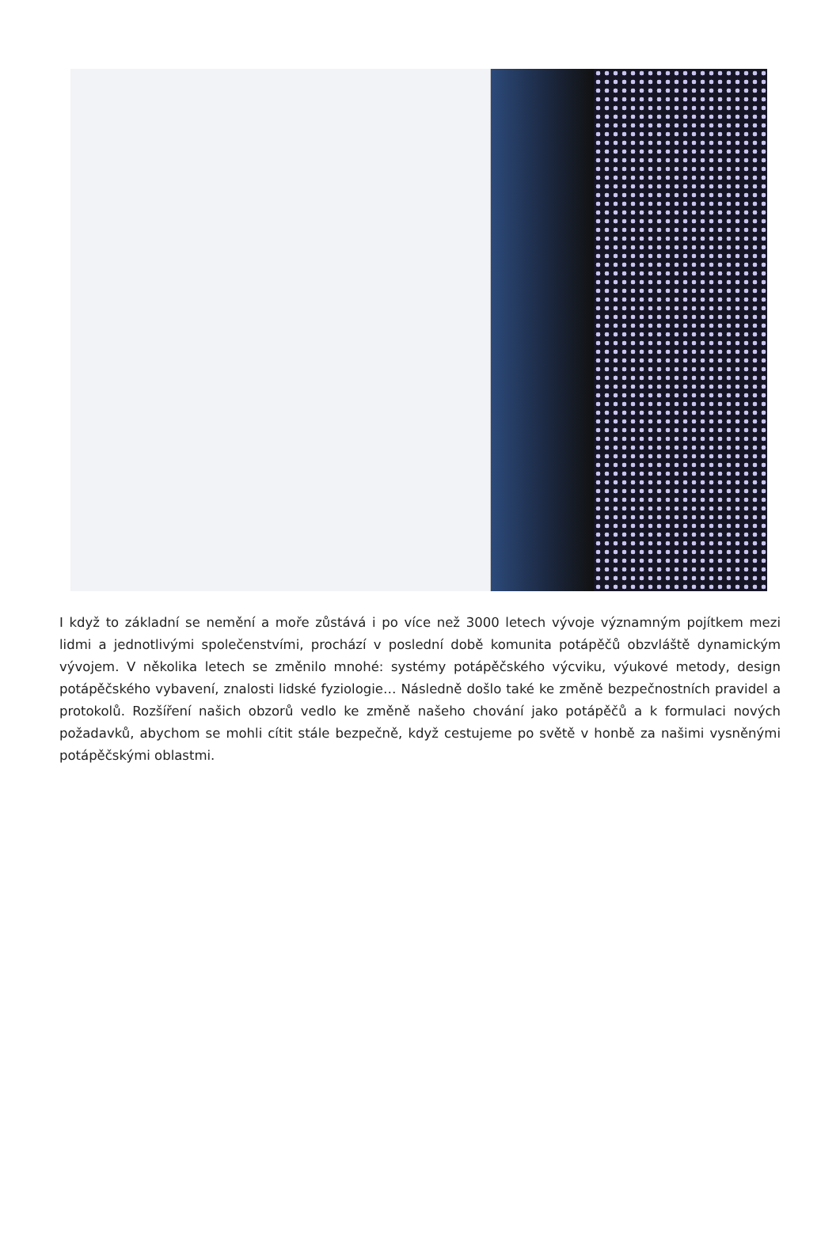I když to základní se nemění a moře zůstává i po více než 3000 letech vývoje významným pojítkem mezi lidmi a jednotlivými společenstvími, prochází v poslední době komunita potápěčů obzvláště dynamickým vývojem. V několika letech se změnilo mnohé: systémy potápěčského výcviku, výukové metody, design potápěčského vybavení, znalosti lidské fyziologie… Následně došlo také ke změně bezpečnostních pravidel a protokolů. Rozšíření našich obzorů vedlo ke změně našeho chování jako potápěčů a k formulaci nových požadavků, abychom se mohli cítit stále bezpečně, když cestujeme po světě v honbě za našimi vysněnými potápěčskými oblastmi.